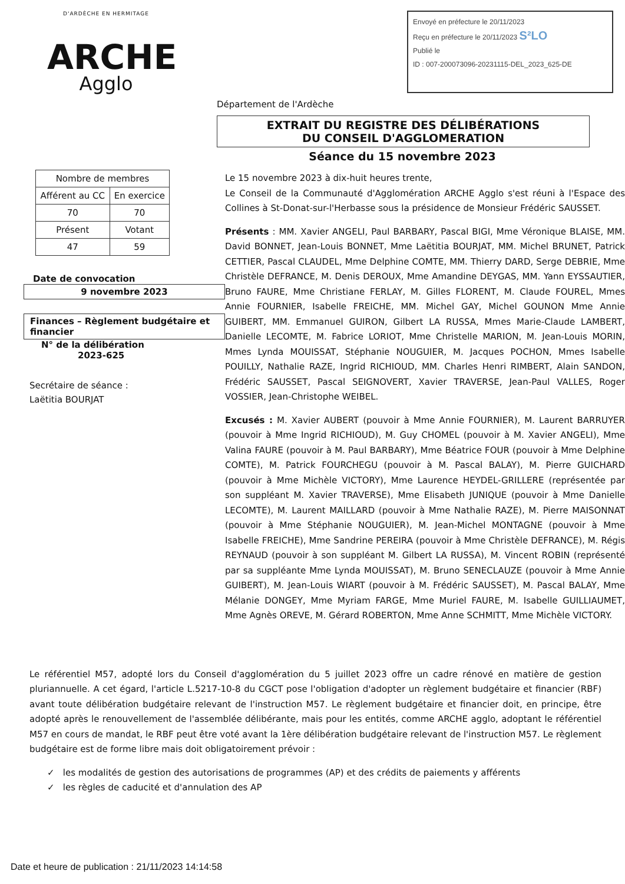D'ARDÈCHE EN HERMITAGE
ARCHE
Agglo
Envoyé en préfecture le 20/11/2023
Reçu en préfecture le 20/11/2023 S²LO
Publié le
ID : 007-200073096-20231115-DEL_2023_625-DE
Département de l'Ardèche
EXTRAIT DU REGISTRE DES DÉLIBÉRATIONS
DU CONSEIL D'AGGLOMERATION
Séance du 15 novembre 2023
| Nombre de membres | |
| Afférent au CC | En exercice |
| 70 | 70 |
| Présent | Votant |
| 47 | 59 |
Date de convocation
9 novembre 2023
Finances – Règlement budgétaire et financier
N° de la délibération
2023-625
Secrétaire de séance :
Laëtitia BOURJAT
Le 15 novembre 2023 à dix-huit heures trente,
Le Conseil de la Communauté d'Agglomération ARCHE Agglo s'est réuni à l'Espace des Collines à St-Donat-sur-l'Herbasse sous la présidence de Monsieur Frédéric SAUSSET.
Présents : MM. Xavier ANGELI, Paul BARBARY, Pascal BIGI, Mme Véronique BLAISE, MM. David BONNET, Jean-Louis BONNET, Mme Laëtitia BOURJAT, MM. Michel BRUNET, Patrick CETTIER, Pascal CLAUDEL, Mme Delphine COMTE, MM. Thierry DARD, Serge DEBRIE, Mme Christèle DEFRANCE, M. Denis DEROUX, Mme Amandine DEYGAS, MM. Yann EYSSAUTIER, Bruno FAURE, Mme Christiane FERLAY, M. Gilles FLORENT, M. Claude FOUREL, Mmes Annie FOURNIER, Isabelle FREICHE, MM. Michel GAY, Michel GOUNON Mme Annie GUIBERT, MM. Emmanuel GUIRON, Gilbert LA RUSSA, Mmes Marie-Claude LAMBERT, Danielle LECOMTE, M. Fabrice LORIOT, Mme Christelle MARION, M. Jean-Louis MORIN, Mmes Lynda MOUISSAT, Stéphanie NOUGUIER, M. Jacques POCHON, Mmes Isabelle POUILLY, Nathalie RAZE, Ingrid RICHIOUD, MM. Charles Henri RIMBERT, Alain SANDON, Frédéric SAUSSET, Pascal SEIGNOVERT, Xavier TRAVERSE, Jean-Paul VALLES, Roger VOSSIER, Jean-Christophe WEIBEL.
Excusés : M. Xavier AUBERT (pouvoir à Mme Annie FOURNIER), M. Laurent BARRUYER (pouvoir à Mme Ingrid RICHIOUD), M. Guy CHOMEL (pouvoir à M. Xavier ANGELI), Mme Valina FAURE (pouvoir à M. Paul BARBARY), Mme Béatrice FOUR (pouvoir à Mme Delphine COMTE), M. Patrick FOURCHEGU (pouvoir à M. Pascal BALAY), M. Pierre GUICHARD (pouvoir à Mme Michèle VICTORY), Mme Laurence HEYDEL-GRILLERE (représentée par son suppléant M. Xavier TRAVERSE), Mme Elisabeth JUNIQUE (pouvoir à Mme Danielle LECOMTE), M. Laurent MAILLARD (pouvoir à Mme Nathalie RAZE), M. Pierre MAISONNAT (pouvoir à Mme Stéphanie NOUGUIER), M. Jean-Michel MONTAGNE (pouvoir à Mme Isabelle FREICHE), Mme Sandrine PEREIRA (pouvoir à Mme Christèle DEFRANCE), M. Régis REYNAUD (pouvoir à son suppléant M. Gilbert LA RUSSA), M. Vincent ROBIN (représenté par sa suppléante Mme Lynda MOUISSAT), M. Bruno SENECLAUZE (pouvoir à Mme Annie GUIBERT), M. Jean-Louis WIART (pouvoir à M. Frédéric SAUSSET), M. Pascal BALAY, Mme Mélanie DONGEY, Mme Myriam FARGE, Mme Muriel FAURE, M. Isabelle GUILLIAUMET, Mme Agnès OREVE, M. Gérard ROBERTON, Mme Anne SCHMITT, Mme Michèle VICTORY.
Le référentiel M57, adopté lors du Conseil d'agglomération du 5 juillet 2023 offre un cadre rénové en matière de gestion pluriannuelle. A cet égard, l'article L.5217-10-8 du CGCT pose l'obligation d'adopter un règlement budgétaire et financier (RBF) avant toute délibération budgétaire relevant de l'instruction M57. Le règlement budgétaire et financier doit, en principe, être adopté après le renouvellement de l'assemblée délibérante, mais pour les entités, comme ARCHE agglo, adoptant le référentiel M57 en cours de mandat, le RBF peut être voté avant la 1ère délibération budgétaire relevant de l'instruction M57. Le règlement budgétaire est de forme libre mais doit obligatoirement prévoir :
✓ les modalités de gestion des autorisations de programmes (AP) et des crédits de paiements y afférents
✓ les règles de caducité et d'annulation des AP
Date et heure de publication : 21/11/2023 14:14:58